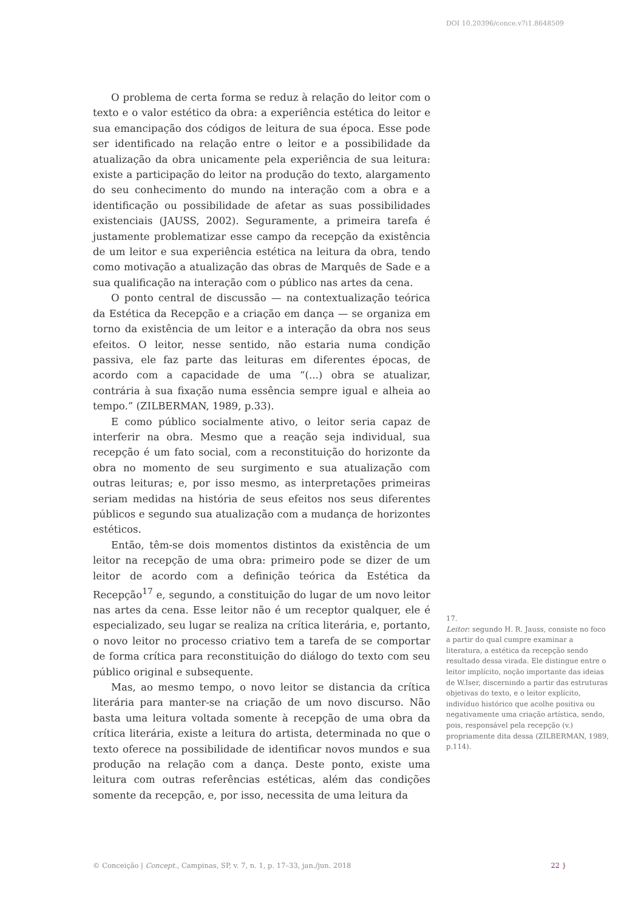DOI 10.20396/conce.v7i1.8648509
O problema de certa forma se reduz à relação do leitor com o texto e o valor estético da obra: a experiência estética do leitor e sua emancipação dos códigos de leitura de sua época. Esse pode ser identificado na relação entre o leitor e a possibilidade da atualização da obra unicamente pela experiência de sua leitura: existe a participação do leitor na produção do texto, alargamento do seu conhecimento do mundo na interação com a obra e a identificação ou possibilidade de afetar as suas possibilidades existenciais (JAUSS, 2002). Seguramente, a primeira tarefa é justamente problematizar esse campo da recepção da existência de um leitor e sua experiência estética na leitura da obra, tendo como motivação a atualização das obras de Marquês de Sade e a sua qualificação na interação com o público nas artes da cena.
O ponto central de discussão — na contextualização teórica da Estética da Recepção e a criação em dança — se organiza em torno da existência de um leitor e a interação da obra nos seus efeitos. O leitor, nesse sentido, não estaria numa condição passiva, ele faz parte das leituras em diferentes épocas, de acordo com a capacidade de uma “(...) obra se atualizar, contrária à sua fixação numa essência sempre igual e alheia ao tempo.” (ZILBERMAN, 1989, p.33).
E como público socialmente ativo, o leitor seria capaz de interferir na obra. Mesmo que a reação seja individual, sua recepção é um fato social, com a reconstituição do horizonte da obra no momento de seu surgimento e sua atualização com outras leituras; e, por isso mesmo, as interpretações primeiras seriam medidas na história de seus efeitos nos seus diferentes públicos e segundo sua atualização com a mudança de horizontes estéticos.
Então, têm-se dois momentos distintos da existência de um leitor na recepção de uma obra: primeiro pode se dizer de um leitor de acordo com a definição teórica da Estética da Recepção<sup>17</sup> e, segundo, a constituição do lugar de um novo leitor nas artes da cena. Esse leitor não é um receptor qualquer, ele é especializado, seu lugar se realiza na crítica literária, e, portanto, o novo leitor no processo criativo tem a tarefa de se comportar de forma crítica para reconstituição do diálogo do texto com seu público original e subsequente.
Mas, ao mesmo tempo, o novo leitor se distancia da crítica literária para manter-se na criação de um novo discurso. Não basta uma leitura voltada somente à recepção de uma obra da crítica literária, existe a leitura do artista, determinada no que o texto oferece na possibilidade de identificar novos mundos e sua produção na relação com a dança. Deste ponto, existe uma leitura com outras referências estéticas, além das condições somente da recepção, e, por isso, necessita de uma leitura da
17.
Leitor: segundo H. R. Jauss, consiste no foco a partir do qual cumpre examinar a literatura, a estética da recepção sendo resultado dessa virada. Ele distingue entre o leitor implícito, noção importante das ideias de W.Iser, discernindo a partir das estruturas objetivas do texto, e o leitor explícito, indivíduo histórico que acolhe positiva ou negativamente uma criação artística, sendo, pois, responsável pela recepção (v.) propriamente dita dessa (ZILBERMAN, 1989, p.114).
© Conceição | Concept., Campinas, SP, v. 7, n. 1, p. 17–33, jan./jun. 2018 22 }